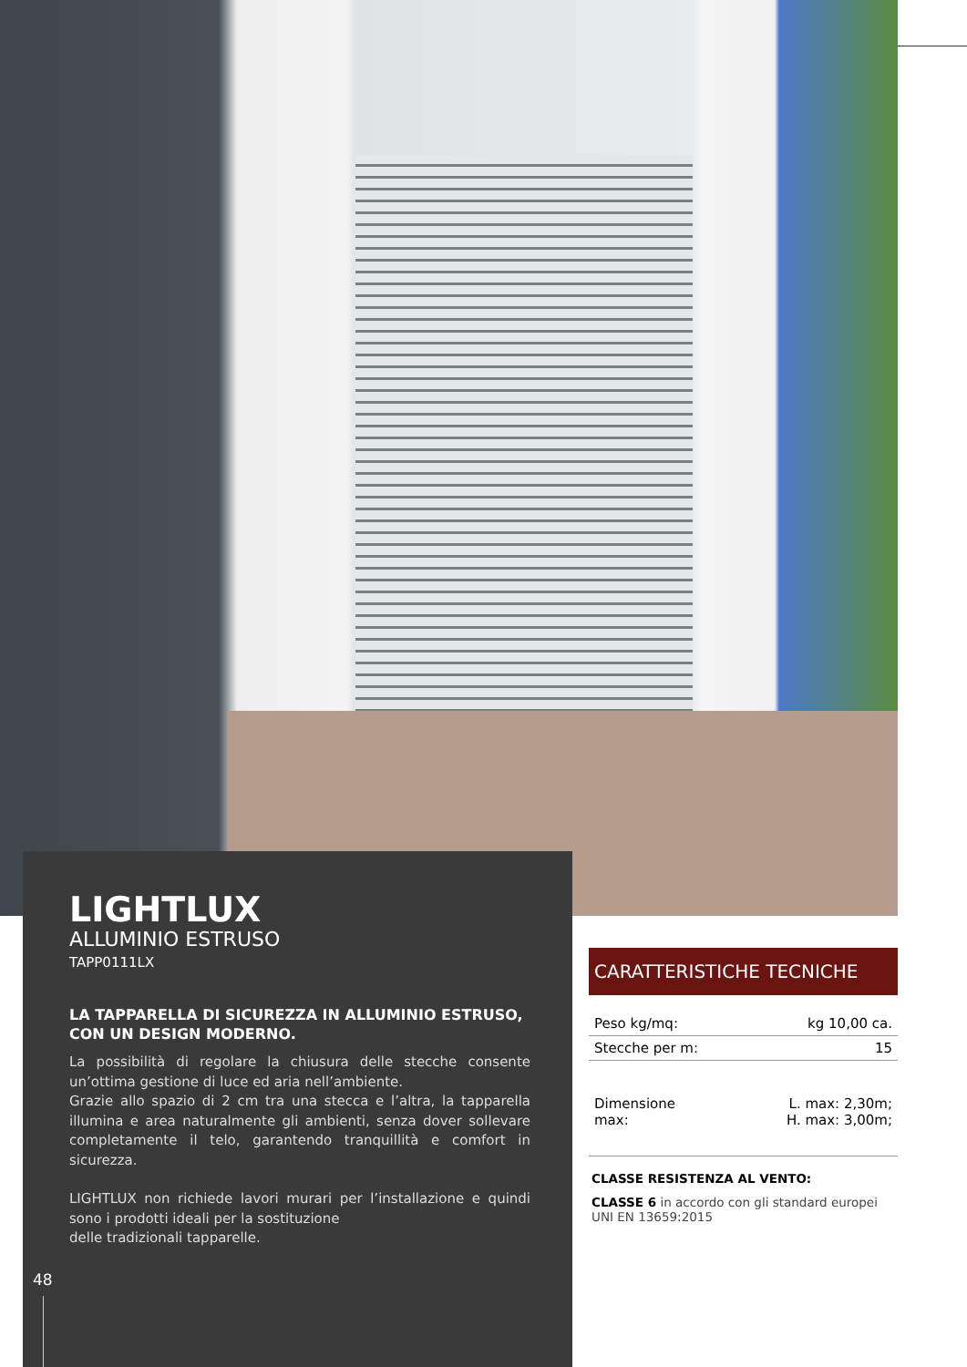LIGHTLUX
ALLUMINIO ESTRUSO
TAPP0111LX
LA TAPPARELLA DI SICUREZZA IN ALLUMINIO ESTRUSO,
CON UN DESIGN MODERNO.
La possibilità di regolare la chiusura delle stecche consente un’ottima gestione di luce ed aria nell’ambiente.
Grazie allo spazio di 2 cm tra una stecca e l’altra, la tapparella illumina e area naturalmente gli ambienti, senza dover sollevare completamente il telo, garantendo tranquillità e comfort in sicurezza.
LIGHTLUX non richiede lavori murari per l’installazione e quindi sono i prodotti ideali per la sostituzione
delle tradizionali tapparelle.
48
CARATTERISTICHE TECNICHE
| Peso kg/mq: | kg 10,00 ca. |
| Stecche per m: | 15 |
| Dimensione max: | L. max: 2,30m; H. max: 3,00m; |
CLASSE RESISTENZA AL VENTO:
CLASSE 6 in accordo con gli standard europei UNI EN 13659:2015